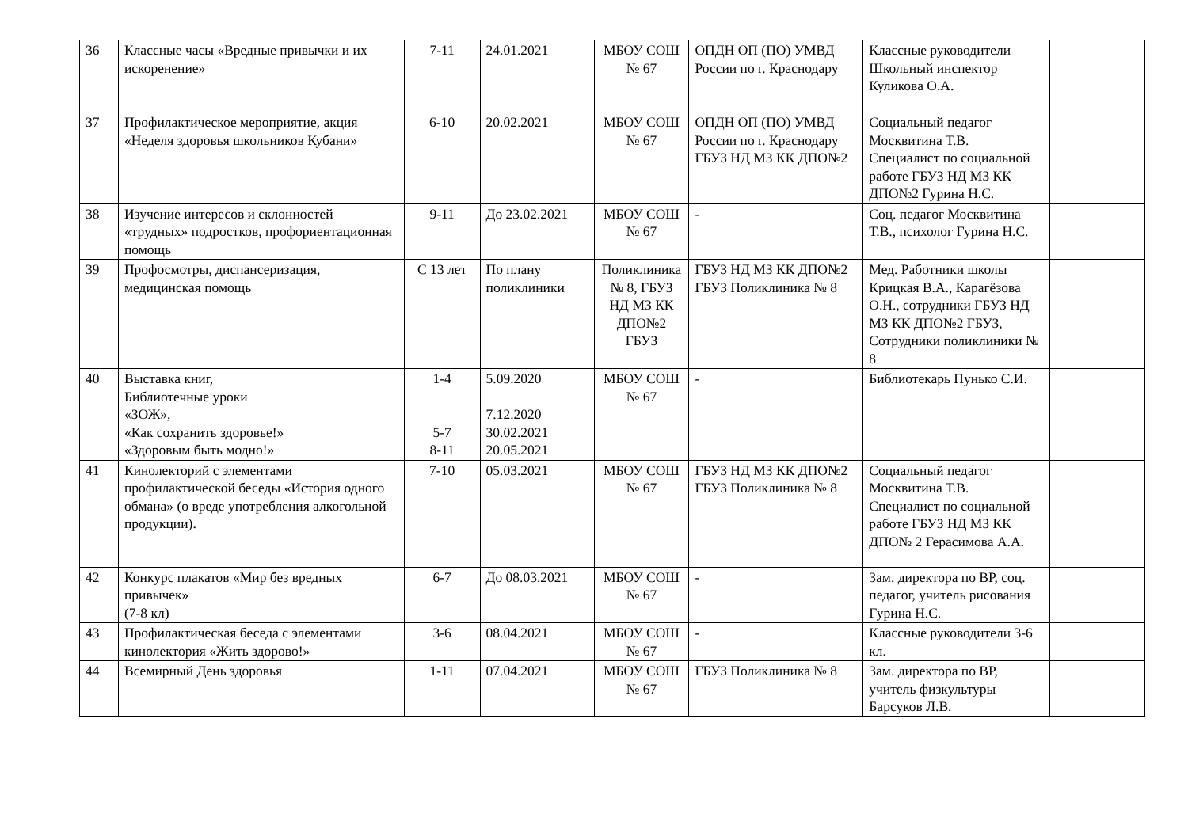| 36 | Классные часы «Вредные привычки и их искоренение» | 7-11 | 24.01.2021 | МБОУ СОШ № 67 | ОПДН ОП (ПО) УМВД России по г. Краснодару | Классные руководители Школьный инспектор Куликова О.А. | |
| 37 | Профилактическое мероприятие, акция «Неделя здоровья школьников Кубани» | 6-10 | 20.02.2021 | МБОУ СОШ № 67 | ОПДН ОП (ПО) УМВД России по г. Краснодару ГБУЗ НД МЗ КК ДПО№2 | Социальный педагог Москвитина Т.В. Специалист по социальной работе ГБУЗ НД МЗ КК ДПО№2 Гурина Н.С. | |
| 38 | Изучение интересов и склонностей «трудных» подростков, профориентационная помощь | 9-11 | До 23.02.2021 | МБОУ СОШ № 67 | - | Соц. педагог Москвитина Т.В., психолог Гурина Н.С. | |
| 39 | Профосмотры, диспансеризация, медицинская помощь | С 13 лет | По плану поликлиники | Поликлиника № 8, ГБУЗ НД МЗ КК ДПО№2 ГБУЗ | ГБУЗ НД МЗ КК ДПО№2 ГБУЗ Поликлиника № 8 | Мед. Работники школы Крицкая В.А., Карагёзова О.Н., сотрудники ГБУЗ НД МЗ КК ДПО№2 ГБУЗ, Сотрудники поликлиники № 8 | |
| 40 | Выставка книг, Библиотечные уроки «ЗОЖ», «Как сохранить здоровье!» «Здоровым быть модно!» | 1-4 5-7 8-11 | 5.09.2020 7.12.2020 30.02.2021 20.05.2021 | МБОУ СОШ № 67 | - | Библиотекарь Пунько С.И. | |
| 41 | Кинолекторий с элементами профилактической беседы «История одного обмана» (о вреде употребления алкогольной продукции). | 7-10 | 05.03.2021 | МБОУ СОШ № 67 | ГБУЗ НД МЗ КК ДПО№2 ГБУЗ Поликлиника № 8 | Социальный педагог Москвитина Т.В. Специалист по социальной работе ГБУЗ НД МЗ КК ДПО№ 2 Герасимова А.А. | |
| 42 | Конкурс плакатов «Мир без вредных привычек» (7-8 кл) | 6-7 | До 08.03.2021 | МБОУ СОШ № 67 | - | Зам. директора по ВР, соц. педагог, учитель рисования Гурина Н.С. | |
| 43 | Профилактическая беседа с элементами кинолектория «Жить здорово!» | 3-6 | 08.04.2021 | МБОУ СОШ № 67 | - | Классные руководители 3-6 кл. | |
| 44 | Всемирный День здоровья | 1-11 | 07.04.2021 | МБОУ СОШ № 67 | ГБУЗ Поликлиника № 8 | Зам. директора по ВР, учитель физкультуры Барсуков Л.В. | |